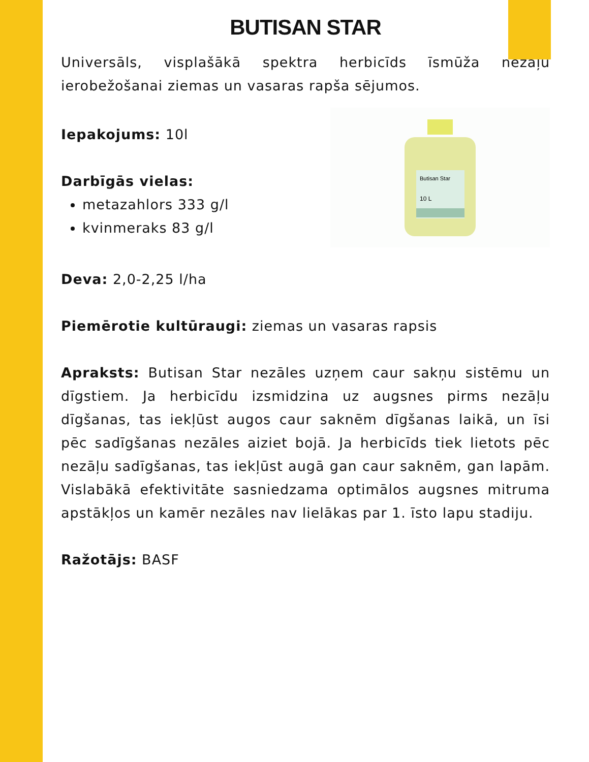BUTISAN STAR
Universāls, visplašākā spektra herbicīds īsmūža nezāļu ierobežošanai ziemas un vasaras rapša sējumos.
Iepakojums: 10l
Darbīgās vielas:
metazahlors 333 g/l
kvinmeraks 83 g/l
Butisan Star
10 L
Deva: 2,0-2,25 l/ha
Piemērotie kultūraugi: ziemas un vasaras rapsis
Apraksts: Butisan Star nezāles uzņem caur sakņu sistēmu un dīgstiem. Ja herbicīdu izsmidzina uz augsnes pirms nezāļu dīgšanas, tas iekļūst augos caur saknēm dīgšanas laikā, un īsi pēc sadīgšanas nezāles aiziet bojā. Ja herbicīds tiek lietots pēc nezāļu sadīgšanas, tas iekļūst augā gan caur saknēm, gan lapām. Vislabākā efektivitāte sasniedzama optimālos augsnes mitruma apstākļos un kamēr nezāles nav lielākas par 1. īsto lapu stadiju.
Ražotājs: BASF